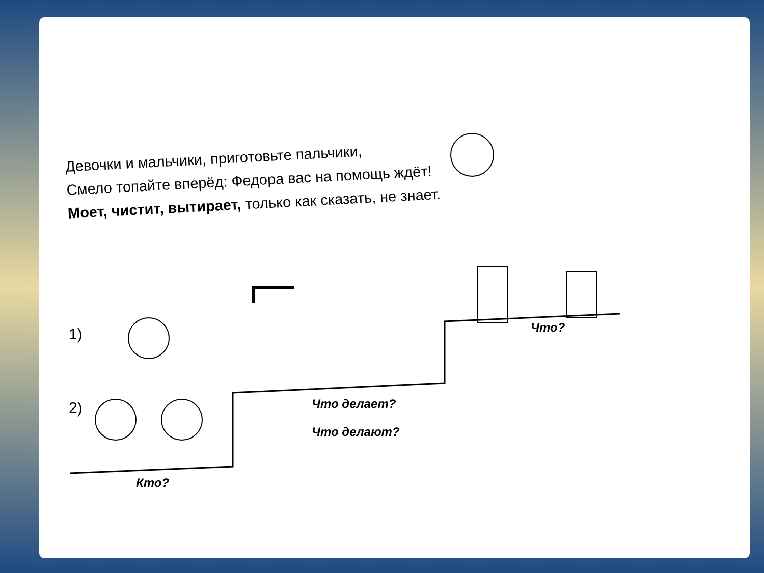Девочки и мальчики, приготовьте пальчики,
Смело топайте вперёд: Федора вас на помощь ждёт!
Моет, чистит, вытирает, только как сказать, не знает.
1)
2)
Кто?
Что делает?
Что делают?
Что?